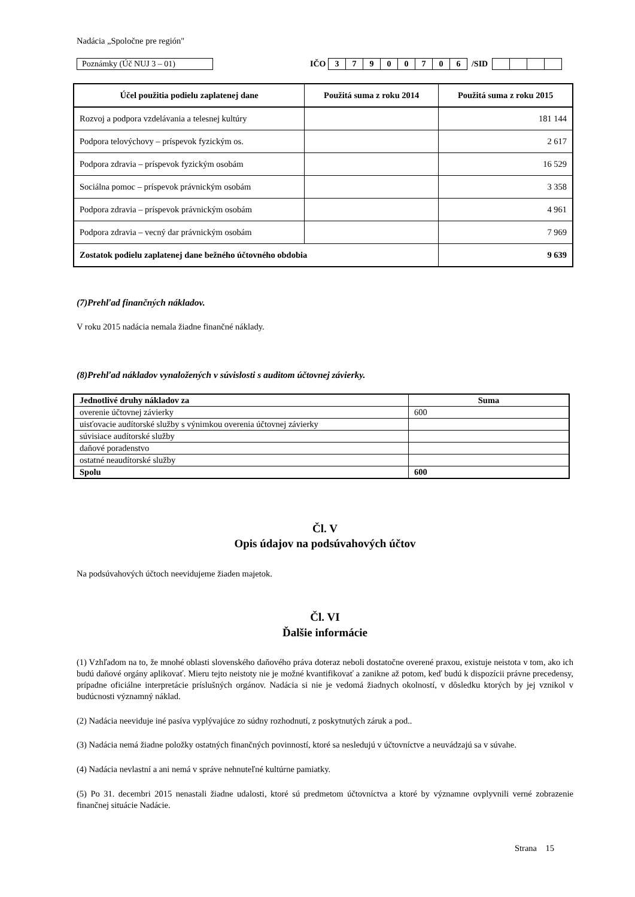Nadácia „Spoločne pre región"
Poznámky (Úč NUJ 3 – 01)
IČO 3 7900706 /SID
| Účel použitia podielu zaplatenej dane | Použitá suma z roku 2014 | Použitá suma z roku 2015 |
| --- | --- | --- |
| Rozvoj a podpora vzdelávania a telesnej kultúry | | 181 144 |
| Podpora telovýchovy – príspevok fyzickým os. | | 2 617 |
| Podpora zdravia – príspevok fyzickým osobám | | 16 529 |
| Sociálna pomoc – príspevok právnickým osobám | | 3 358 |
| Podpora zdravia – príspevok právnickým osobám | | 4 961 |
| Podpora zdravia – vecný dar právnickým osobám | | 7 969 |
| Zostatok podielu zaplatenej dane bežného účtovného obdobia | | 9 639 |
(7)Prehľad finančných nákladov.
V roku 2015 nadácia nemala žiadne finančné náklady.
(8)Prehľad nákladov vynaložených v súvislosti s auditom účtovnej závierky.
| Jednotlivé druhy nákladov za | Suma |
| --- | --- |
| overenie účtovnej závierky | 600 |
| uisťovacie audítorské služby s výnimkou overenia účtovnej závierky | |
| súvisiace audítorské služby | |
| daňové poradenstvo | |
| ostatné neaudítorské služby | |
| Spolu | 600 |
Čl. V
Opis údajov na podsúvahových účtov
Na podsúvahových účtoch neevidujeme žiaden majetok.
Čl. VI
Ďalšie informácie
(1) Vzhľadom na to, že mnohé oblasti slovenského daňového práva doteraz neboli dostatočne overené praxou, existuje neistota v tom, ako ich budú daňové orgány aplikovať. Mieru tejto neistoty nie je možné kvantifikovať a zanikne až potom, keď budú k dispozícii právne precedensy, prípadne oficiálne interpretácie príslušných orgánov. Nadácia si nie je vedomá žiadnych okolností, v dôsledku ktorých by jej vznikol v budúcnosti významný náklad.
(2) Nadácia neeviduje iné pasíva vyplývajúce zo súdny rozhodnutí, z poskytnutých záruk a pod..
(3) Nadácia nemá žiadne položky ostatných finančných povinností, ktoré sa nesledujú v účtovníctve a neuvádzajú sa v súvahe.
(4) Nadácia nevlastní a ani nemá v správe nehnuteľné kultúrne pamiatky.
(5) Po 31. decembri 2015 nenastali žiadne udalosti, ktoré sú predmetom účtovníctva a ktoré by významne ovplyvnili verné zobrazenie finančnej situácie Nadácie.
Strana 15